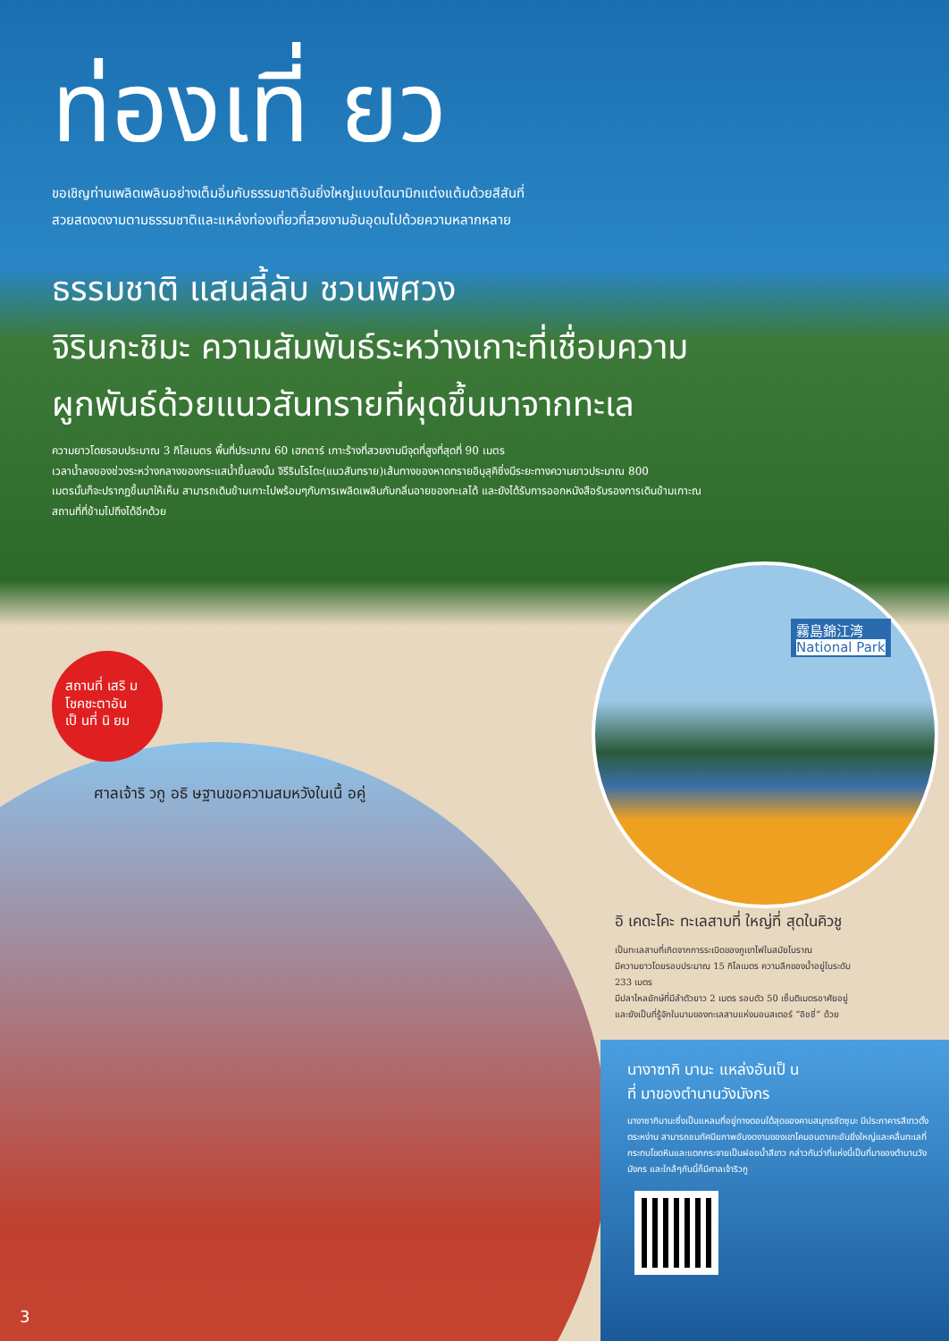ท่องเที่ ยว
ขอเชิญท่านเพลิดเพลินอย่างเต็มอิ่มกับธรรมชาติอันยิ่งใหญ่แบบไดนามิกแต่งแต้มด้วยสีสันที่
สวยสดงดงามตามธรรมชาติและแหล่งท่องเที่ยวที่สวยงามอันอุดมไปด้วยความหลากหลาย
ธรรมชาติ แสนลี้ลับ ชวนพิศวง
จิรินกะชิมะ ความสัมพันธ์ระหว่างเกาะที่เชื่อมความ
ผูกพันธ์ด้วยแนวสันทรายที่ผุดขึ้นมาจากทะเล
ความยาวโดยรอบประมาณ 3 กิโลเมตร พื้นที่ประมาณ 60 เฮกตาร์ เกาะร้างที่สวยงามมีจุดที่สูงที่สุดที่ 90 เมตร
เวลาน้ำลงของช่วงระหว่างกลางของกระแสน้ำขึ้นลงนั้น จิรีรินโรโดะ(แนวสันทราย)เส้นทางของหาดทรายอิบุสุคิซึ่งมีระยะทางความยาวประมาณ 800
เมตรนั้นก็จะปรากฏขึ้นมาให้เห็น สามารถเดินข้ามเกาะไปพร้อมๆกับการเพลิดเพลินกับกลิ่นอายของทะเลได้ และยังได้รับการออกหนังสือรับรองการเดินข้ามเกาะณ
สถานที่ที่ข้ามไปถึงได้อีกด้วย
霧島錦江湾
National Park
สถานที่ เสริ ม
โชคชะตาอัน
เป็ นที่ นิ ยม
ศาลเจ้าริ วกู อธิ ษฐานขอความสมหวังในเนื้ อคู่
อิ เคดะโคะ ทะเลสาบที่ ใหญ่ที่ สุดในคิวชู
เป็นทะเลสาบที่เกิดจากการระเบิดของภูเขาไฟในสมัยโบราณ
มีความยาวโดยรอบประมาณ 15 กิโลเมตร ความลึกของน้ำอยู่ในระดับ
233 เมตร
มีปลาไหลยักษ์ที่มีลำตัวยาว 2 เมตร รอบตัว 50 เซ็นติเมตรอาศัยอยู่
และยังเป็นที่รู้จักในนามของทะเลสาบแห่งมอนสเตอร์ “อิชชี่” ด้วย
นางาซากิ บานะ แหล่งอันเป็ น
ที่ มาของตำนานวังมังกร
นางาซากิบานะซึ่งเป็นแหลมที่อยู่ทางตอนใต้สุดของคาบสมุทรซัตซุมะ มีประภาคารสีขาวตั้งตระหง่าน สามารถชมทัศนียภาพอันงดงามของเขาไคมอนดาเกะอันยิ่งใหญ่และคลื่นทะเลที่กระทบโขดหินและแตกกระจายเป็นฝอยน้ำสีขาว กล่าวกันว่าที่แห่งนี้เป็นที่มาของตำนานวังมังกร และใกล้ๆกันนี้ก็มีศาลเจ้าริวกู
3